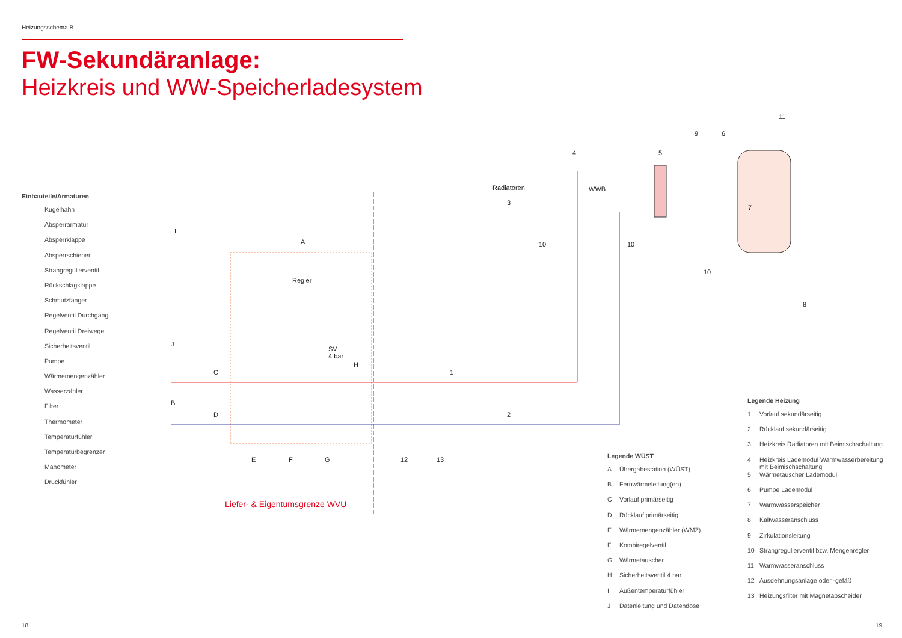Heizungsschema B
FW-Sekundäranlage:
Heizkreis und WW-Speicherladesystem
Einbauteile/Armaturen
Kugelhahn
Absperrarmatur
Absperrklappe
Absperrschieber
Strangregulierventil
Rückschlagklappe
Schmutzfänger
Regelventil Durchgang
Regelventil Dreiwege
Sicherheitsventil
Pumpe
Wärmemengenzähler
Wasserzähler
Filter
Thermometer
Temperaturfühler
Temperaturbegrenzer
Manometer
Druckfühler
Radiatoren WWB
Regler
SV
4 bar
I
A
J
H
C
B
D
E F G 12 13
1
2
3
4 5
6
7
8
9
11
10 10
10
Liefer- & Eigentumsgrenze WVU
Legende WÜST
A Übergabestation (WÜST)
B Fernwärmeleitung(en)
C Vorlauf primärseitig
D Rücklauf primärseitig
E Wärmemengenzähler (WMZ)
F Kombiregelventil
G Wärmetauscher
H Sicherheitsventil 4 bar
I Außentemperaturfühler
J Datenleitung und Datendose
Legende Heizung
1 Vorlauf sekundärseitig
2 Rücklauf sekundärseitig
3 Heizkreis Radiatoren mit Beimischschaltung
4 Heizkreis Lademodul Warmwasserbereitung
mit Beimischschaltung
5 Wärmetauscher Lademodul
6 Pumpe Lademodul
7 Warmwasserspeicher
8 Kaltwasseranschluss
9 Zirkulationsleitung
10 Strangregulierventil bzw. Mengenregler
11 Warmwasseranschluss
12 Ausdehnungsanlage oder -gefäß
13 Heizungsfilter mit Magnetabscheider
18 19